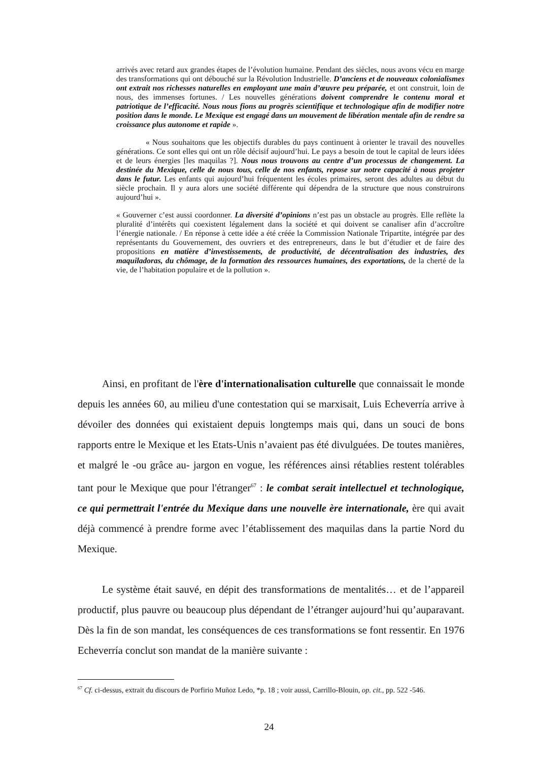arrivés avec retard aux grandes étapes de l’évolution humaine. Pendant des siècles, nous avons vécu en marge des transformations qui ont débouché sur la Révolution Industrielle. D’anciens et de nouveaux colonialismes ont extrait nos richesses naturelles en employant une main d’œuvre peu préparée, et ont construit, loin de nous, des immenses fortunes. / Les nouvelles générations doivent comprendre le contenu moral et patriotique de l’efficacité. Nous nous fions au progrès scientifique et technologique afin de modifier notre position dans le monde. Le Mexique est engagé dans un mouvement de libération mentale afin de rendre sa croissance plus autonome et rapide ».
« Nous souhaitons que les objectifs durables du pays continuent à orienter le travail des nouvelles générations. Ce sont elles qui ont un rôle décisif aujourd’hui. Le pays a besoin de tout le capital de leurs idées et de leurs énergies [les maquilas ?]. Nous nous trouvons au centre d’un processus de changement. La destinée du Mexique, celle de nous tous, celle de nos enfants, repose sur notre capacité à nous projeter dans le futur. Les enfants qui aujourd’hui fréquentent les écoles primaires, seront des adultes au début du siècle prochain. Il y aura alors une société différente qui dépendra de la structure que nous construirons aujourd’hui ».
« Gouverner c’est aussi coordonner. La diversité d’opinions n’est pas un obstacle au progrès. Elle reflète la pluralité d’intérêts qui coexistent légalement dans la société et qui doivent se canaliser afin d’accroître l’énergie nationale. / En réponse à cette idée a été créée la Commission Nationale Tripartite, intégrée par des représentants du Gouvernement, des ouvriers et des entrepreneurs, dans le but d’étudier et de faire des propositions en matière d’investissements, de productivité, de décentralisation des industries, des maquiladoras, du chômage, de la formation des ressources humaines, des exportations, de la cherté de la vie, de l’habitation populaire et de la pollution ».
Ainsi, en profitant de l'ère d'internationalisation culturelle que connaissait le monde depuis les années 60, au milieu d'une contestation qui se marxisait, Luis Echeverría arrive à dévoiler des données qui existaient depuis longtemps mais qui, dans un souci de bons rapports entre le Mexique et les Etats-Unis n’avaient pas été divulguées. De toutes manières, et malgré le -ou grâce au- jargon en vogue, les références ainsi rétablies restent tolérables tant pour le Mexique que pour l'étranger<sup>67</sup> : le combat serait intellectuel et technologique, ce qui permettrait l'entrée du Mexique dans une nouvelle ère internationale, ère qui avait déjà commencé à prendre forme avec l’établissement des maquilas dans la partie Nord du Mexique.
Le système était sauvé, en dépit des transformations de mentalités… et de l’appareil productif, plus pauvre ou beaucoup plus dépendant de l’étranger aujourd’hui qu’auparavant. Dès la fin de son mandat, les conséquences de ces transformations se font ressentir. En 1976 Echeverría conclut son mandat de la manière suivante :
<sup>67</sup> Cf. ci-dessus, extrait du discours de Porfirio Muñoz Ledo, *p. 18 ; voir aussi, Carrillo-Blouin, op. cit., pp. 522 -546.
24